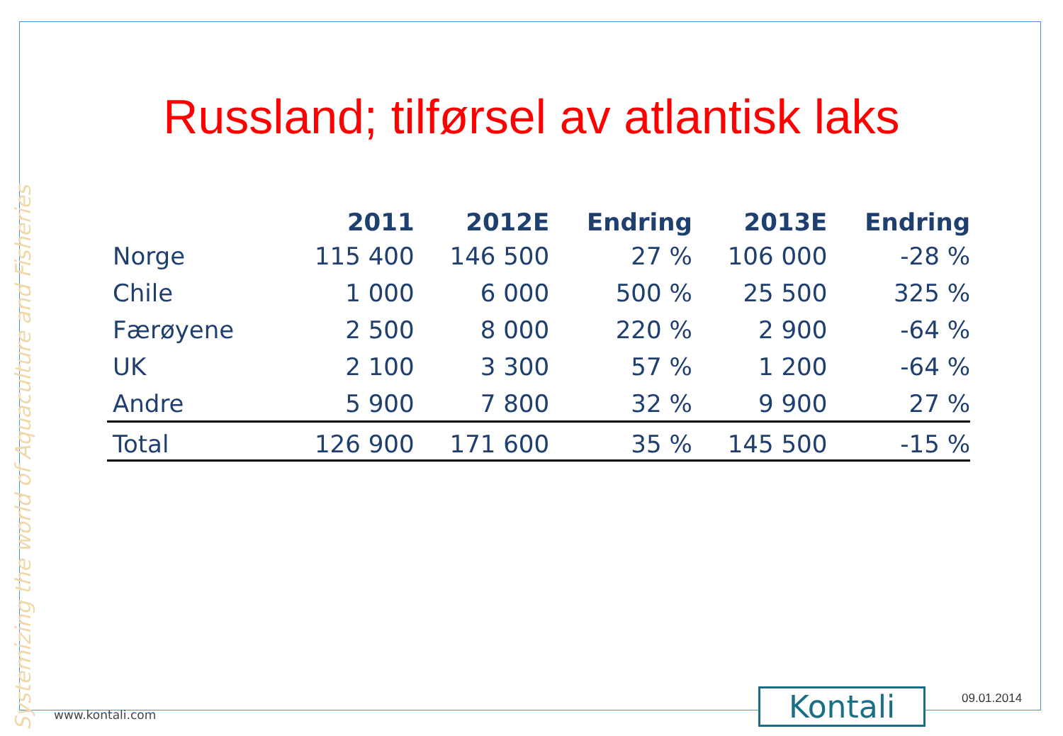Systemizing the world of Aquaculture and Fisheries
Russland; tilførsel av atlantisk laks
| | 2011 | 2012E | Endring | 2013E | Endring |
| --- | --- | --- | --- | --- | --- |
| Norge | 115 400 | 146 500 | 27 % | 106 000 | -28 % |
| Chile | 1 000 | 6 000 | 500 % | 25 500 | 325 % |
| Færøyene | 2 500 | 8 000 | 220 % | 2 900 | -64 % |
| UK | 2 100 | 3 300 | 57 % | 1 200 | -64 % |
| Andre | 5 900 | 7 800 | 32 % | 9 900 | 27 % |
| Total | 126 900 | 171 600 | 35 % | 145 500 | -15 % |
www.kontali.com Kontali 09.01.2014